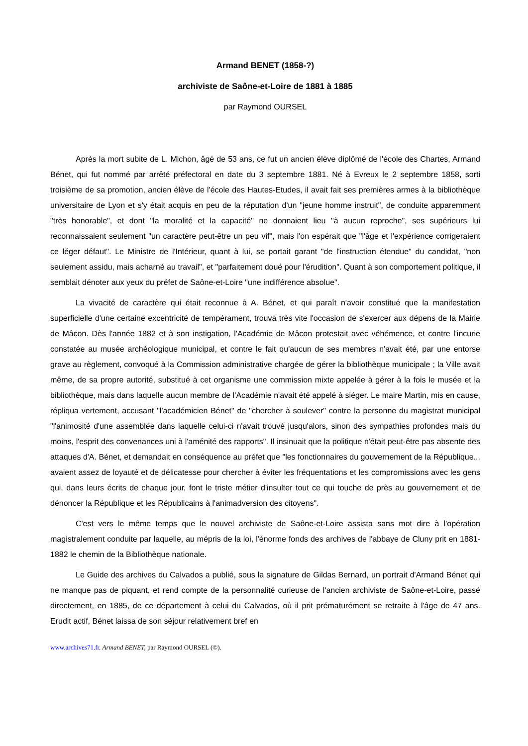Armand BENET (1858-?)
archiviste de Saône-et-Loire de 1881 à 1885
par Raymond OURSEL
Après la mort subite de L. Michon, âgé de 53 ans, ce fut un ancien élève diplômé de l'école des Chartes, Armand Bénet, qui fut nommé par arrêté préfectoral en date du 3 septembre 1881. Né à Evreux le 2 septembre 1858, sorti troisième de sa promotion, ancien élève de l'école des Hautes-Etudes, il avait fait ses premières armes à la bibliothèque universitaire de Lyon et s'y était acquis en peu de la réputation d'un "jeune homme instruit", de conduite apparemment "très honorable", et dont "la moralité et la capacité" ne donnaient lieu "à aucun reproche", ses supérieurs lui reconnaissaient seulement "un caractère peut-être un peu vif", mais l'on espérait que "l'âge et l'expérience corrigeraient ce léger défaut". Le Ministre de l'Intérieur, quant à lui, se portait garant "de l'instruction étendue" du candidat, "non seulement assidu, mais acharné au travail", et "parfaitement doué pour l'érudition". Quant à son comportement politique, il semblait dénoter aux yeux du préfet de Saône-et-Loire "une indifférence absolue".
La vivacité de caractère qui était reconnue à A. Bénet, et qui paraît n'avoir constitué que la manifestation superficielle d'une certaine excentricité de tempérament, trouva très vite l'occasion de s'exercer aux dépens de la Mairie de Mâcon. Dès l'année 1882 et à son instigation, l'Académie de Mâcon protestait avec véhémence, et contre l'incurie constatée au musée archéologique municipal, et contre le fait qu'aucun de ses membres n'avait été, par une entorse grave au règlement, convoqué à la Commission administrative chargée de gérer la bibliothèque municipale ; la Ville avait même, de sa propre autorité, substitué à cet organisme une commission mixte appelée à gérer à la fois le musée et la bibliothèque, mais dans laquelle aucun membre de l'Académie n'avait été appelé à siéger. Le maire Martin, mis en cause, répliqua vertement, accusant "l'académicien Bénet" de "chercher à soulever" contre la personne du magistrat municipal "l'animosité d'une assemblée dans laquelle celui-ci n'avait trouvé jusqu'alors, sinon des sympathies profondes mais du moins, l'esprit des convenances uni à l'aménité des rapports". Il insinuait que la politique n'était peut-être pas absente des attaques d'A. Bénet, et demandait en conséquence au préfet que "les fonctionnaires du gouvernement de la République... avaient assez de loyauté et de délicatesse pour chercher à éviter les fréquentations et les compromissions avec les gens qui, dans leurs écrits de chaque jour, font le triste métier d'insulter tout ce qui touche de près au gouvernement et de dénoncer la République et les Républicains à l'animadversion des citoyens".
C'est vers le même temps que le nouvel archiviste de Saône-et-Loire assista sans mot dire à l'opération magistralement conduite par laquelle, au mépris de la loi, l'énorme fonds des archives de l'abbaye de Cluny prit en 1881-1882 le chemin de la Bibliothèque nationale.
Le Guide des archives du Calvados a publié, sous la signature de Gildas Bernard, un portrait d'Armand Bénet qui ne manque pas de piquant, et rend compte de la personnalité curieuse de l'ancien archiviste de Saône-et-Loire, passé directement, en 1885, de ce département à celui du Calvados, où il prit prématurément se retraite à l'âge de 47 ans. Erudit actif, Bénet laissa de son séjour relativement bref en
www.archives71.fr. Armand BENET, par Raymond OURSEL (©).